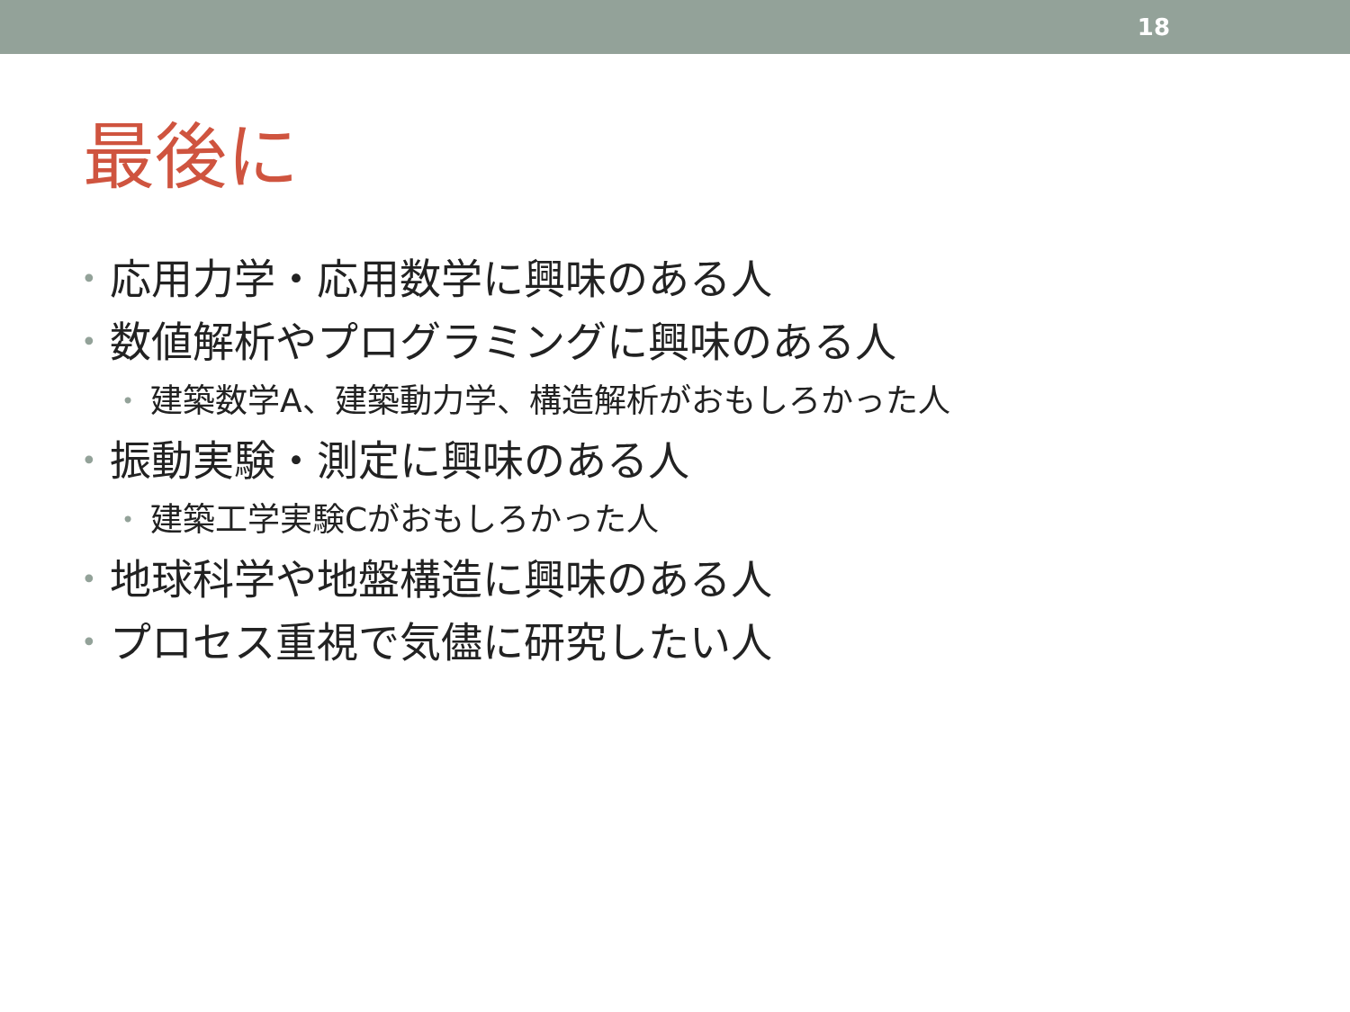18
最後に
• 応用力学・応用数学に興味のある人
• 数値解析やプログラミングに興味のある人
• 建築数学A、建築動力学、構造解析がおもしろかった人
• 振動実験・測定に興味のある人
• 建築工学実験Cがおもしろかった人
• 地球科学や地盤構造に興味のある人
• プロセス重視で気儘に研究したい人